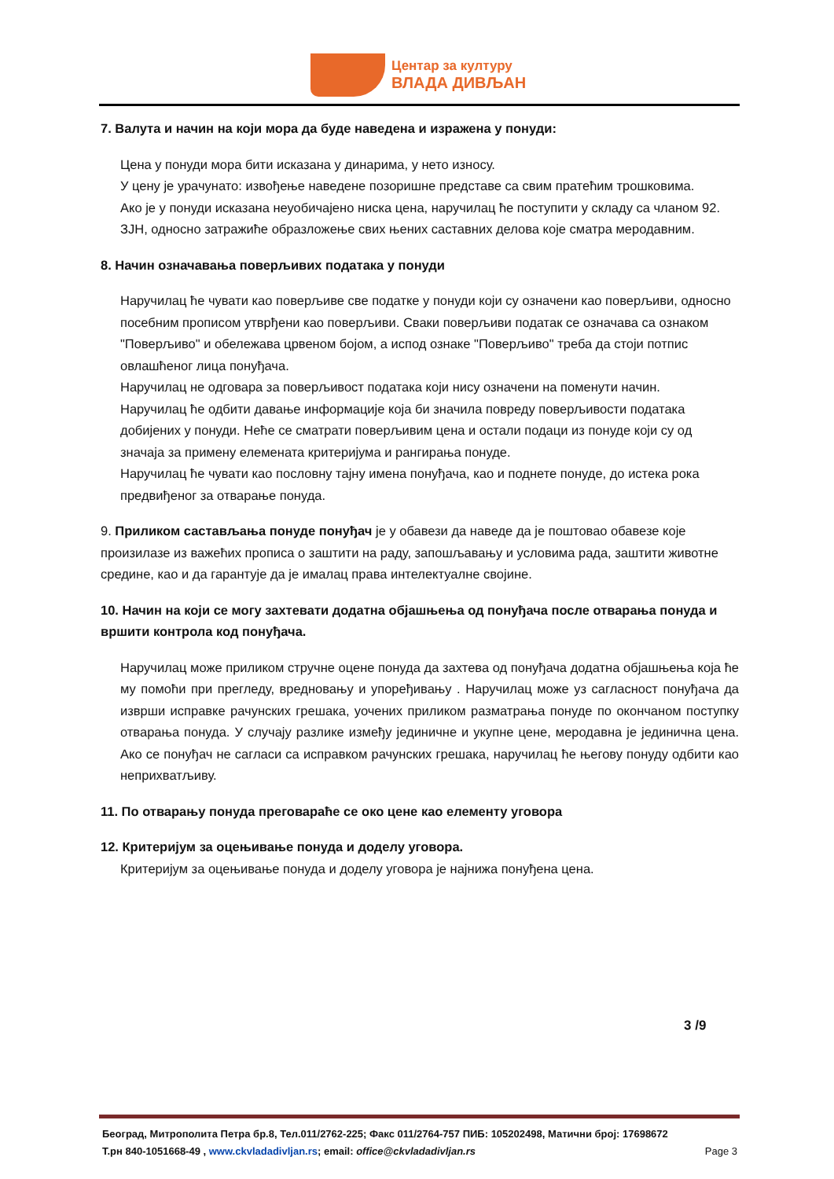Центар за културу
ВЛАДА ДИВЉАН
7. Валута и начин на који мора да буде наведена и изражена у понуди:
Цена у понуди мора бити исказана у динарима, у нето износу.
У цену је урачунато: извођење наведене позоришне представе са свим пратећим трошковима.
Ако је у понуди исказана неуобичајено ниска цена, наручилац ће поступити у складу са чланом 92. ЗЈН, односно затражиће образложење свих њених саставних делова које сматра меродавним.
8. Начин означавања поверљивих података у понуди
Наручилац ће чувати као поверљиве све податке у понуди који су означени као поверљиви, односно посебним прописом утврђени као поверљиви. Сваки поверљиви податак се означава са ознаком "Поверљиво" и обележава црвеном бојом, а испод ознаке "Поверљиво" треба да стоји потпис овлашћеног лица понуђача.
Наручилац не одговара за поверљивост података који нису означени на поменути начин.
Наручилац ће одбити давање информације која би значила повреду поверљивости података добијених у понуди. Неће се сматрати поверљивим цена и остали подаци из понуде који су од значаја за примену елемената критеријума и рангирања понуде.
Наручилац ће чувати као пословну тајну имена понуђача, као и поднете понуде, до истека рока предвиђеног за отварање понуда.
9. Приликом састављања понуде понуђач је у обавези да наведе да је поштовао обавезе које произилазе из важећих прописа о заштити на раду, запошљавању и условима рада, заштити животне средине, као и да гарантује да је ималац права интелектуалне својине.
10. Начин на који се могу захтевати додатна објашњења од понуђача после отварања понуда и вршити контрола код понуђача.
Наручилац може приликом стручне оцене понуда да захтева од понуђача додатна објашњења која ће му помоћи при прегледу, вредновању и упоређивању . Наручилац може уз сагласност понуђача да изврши исправке рачунских грешака, уочених приликом разматрања понуде по окончаном поступку отварања понуда. У случају разлике између јединичне и укупне цене, меродавна је јединична цена. Ако се понуђач не сагласи са исправком рачунских грешака, наручилац ће његову понуду одбити као неприхватљиву.
11. По отварању понуда преговараће се око цене као елементу уговора
12. Критеријум за оцењивање понуда и доделу уговора.
Критеријум за оцењивање понуда и доделу уговора је најнижа понуђена цена.
3 /9
Београд, Митрополита Петра бр.8, Тел.011/2762-225; Факс 011/2764-757 ПИБ: 105202498, Матични број: 17698672
Т.рн 840-1051668-49 , www.ckvladadivljan.rs; email: office@ckvladadivljan.rs Page 3